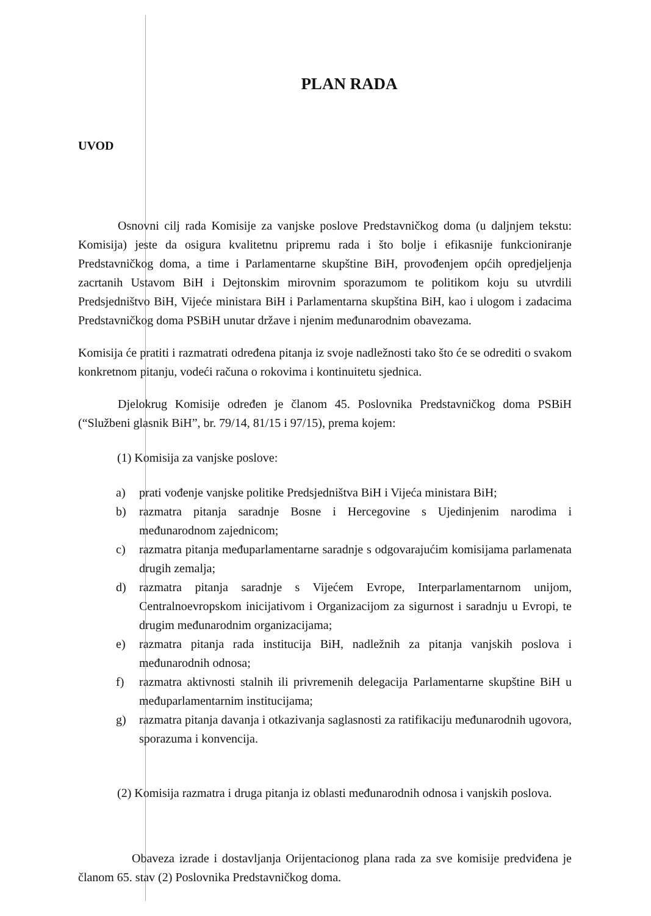PLAN RADA
UVOD
Osnovni cilj rada Komisije za vanjske poslove Predstavničkog doma (u daljnjem tekstu: Komisija) jeste da osigura kvalitetnu pripremu rada i što bolje i efikasnije funkcioniranje Predstavničkog doma, a time i Parlamentarne skupštine BiH, provođenjem općih opredjeljenja zacrtanih Ustavom BiH i Dejtonskim mirovnim sporazumom te politikom koju su utvrdili Predsjedništvo BiH, Vijeće ministara BiH i Parlamentarna skupština BiH, kao i ulogom i zadacima Predstavničkog doma PSBiH unutar države i njenim međunarodnim obavezama.
Komisija će pratiti i razmatrati određena pitanja iz svoje nadležnosti tako što će se odrediti o svakom konkretnom pitanju, vodeći računa o rokovima i kontinuitetu sjednica.
Djelokrug Komisije određen je članom 45. Poslovnika Predstavničkog doma PSBiH (“Službeni glasnik BiH”, br. 79/14, 81/15 i 97/15), prema kojem:
(1) Komisija za vanjske poslove:
a) prati vođenje vanjske politike Predsjedništva BiH i Vijeća ministara BiH;
b) razmatra pitanja saradnje Bosne i Hercegovine s Ujedinjenim narodima i međunarodnom zajednicom;
c) razmatra pitanja međuparlamentarne saradnje s odgovarajućim komisijama parlamenata drugih zemalja;
d) razmatra pitanja saradnje s Vijećem Evrope, Interparlamentarnom unijom, Centralnoevropskom inicijativom i Organizacijom za sigurnost i saradnju u Evropi, te drugim međunarodnim organizacijama;
e) razmatra pitanja rada institucija BiH, nadležnih za pitanja vanjskih poslova i međunarodnih odnosa;
f) razmatra aktivnosti stalnih ili privremenih delegacija Parlamentarne skupštine BiH u međuparlamentarnim institucijama;
g) razmatra pitanja davanja i otkazivanja saglasnosti za ratifikaciju međunarodnih ugovora, sporazuma i konvencija.
(2) Komisija razmatra i druga pitanja iz oblasti međunarodnih odnosa i vanjskih poslova.
Obaveza izrade i dostavljanja Orijentacionog plana rada za sve komisije predviđena je članom 65. stav (2) Poslovnika Predstavničkog doma.